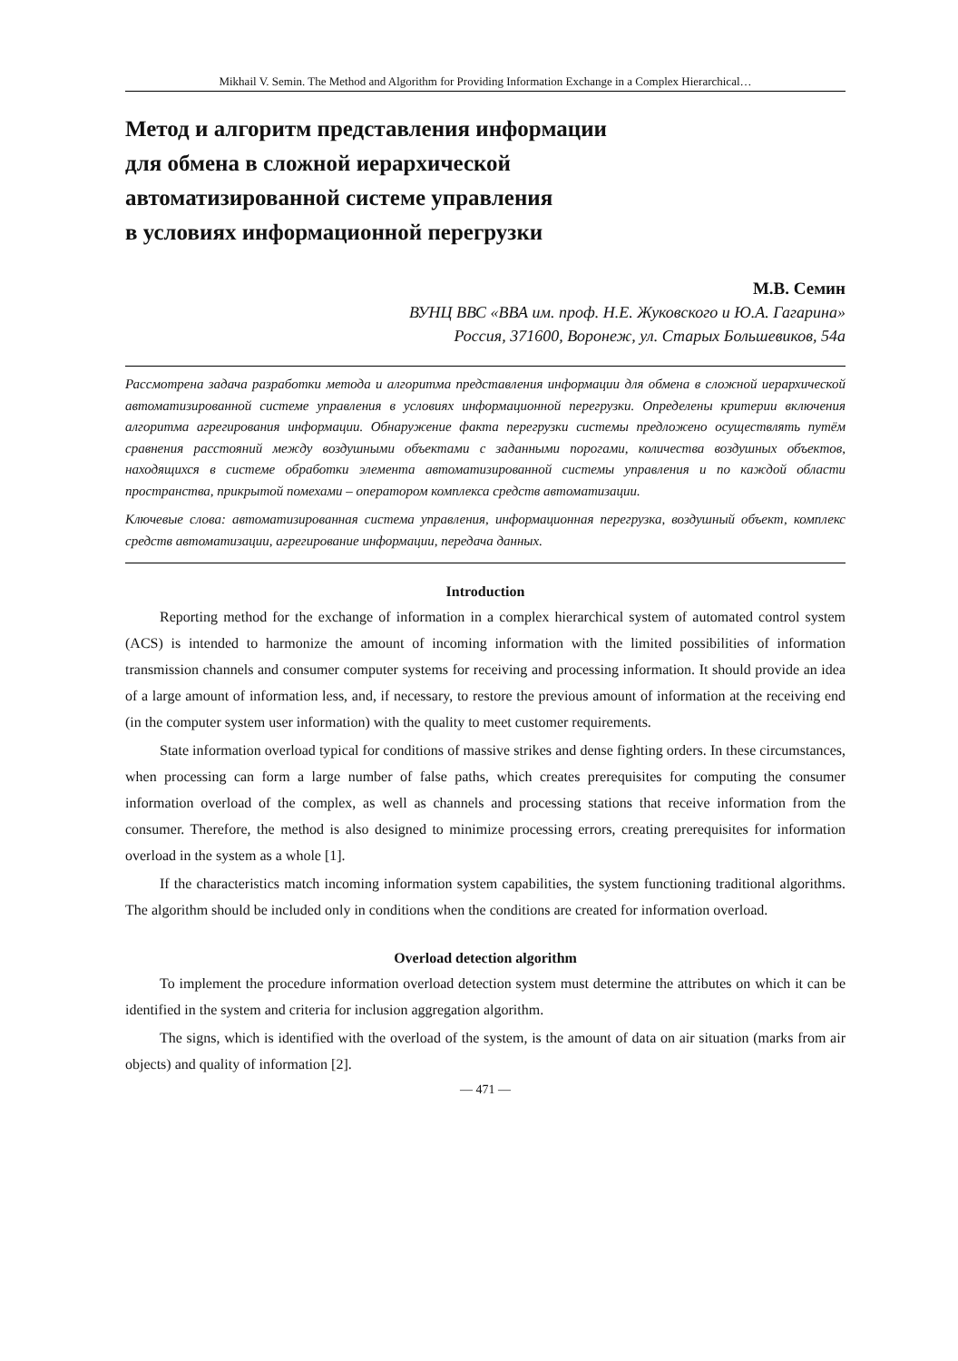Mikhail V. Semin. The Method and Algorithm for Providing Information Exchange in a Complex Hierarchical…
Метод и алгоритм представления информации
для обмена в сложной иерархической
автоматизированной системе управления
в условиях информационной перегрузки
М.В. Семин
ВУНЦ ВВС «ВВА им. проф. Н.Е. Жуковского и Ю.А. Гагарина»
Россия, 371600, Воронеж, ул. Старых Большевиков, 54а
Рассмотрена задача разработки метода и алгоритма представления информации для обмена в сложной иерархической автоматизированной системе управления в условиях информационной перегрузки. Определены критерии включения алгоритма агрегирования информации. Обнаружение факта перегрузки системы предложено осуществлять путём сравнения расстояний между воздушными объектами с заданными порогами, количества воздушных объектов, находящихся в системе обработки элемента автоматизированной системы управления и по каждой области пространства, прикрытой помехами – оператором комплекса средств автоматизации.
Ключевые слова: автоматизированная система управления, информационная перегрузка, воздушный объект, комплекс средств автоматизации, агрегирование информации, передача данных.
Introduction
Reporting method for the exchange of information in a complex hierarchical system of automated control system (ACS) is intended to harmonize the amount of incoming information with the limited possibilities of information transmission channels and consumer computer systems for receiving and processing information. It should provide an idea of a large amount of information less, and, if necessary, to restore the previous amount of information at the receiving end (in the computer system user information) with the quality to meet customer requirements.
State information overload typical for conditions of massive strikes and dense fighting orders. In these circumstances, when processing can form a large number of false paths, which creates prerequisites for computing the consumer information overload of the complex, as well as channels and processing stations that receive information from the consumer. Therefore, the method is also designed to minimize processing errors, creating prerequisites for information overload in the system as a whole [1].
If the characteristics match incoming information system capabilities, the system functioning traditional algorithms. The algorithm should be included only in conditions when the conditions are created for information overload.
Overload detection algorithm
To implement the procedure information overload detection system must determine the attributes on which it can be identified in the system and criteria for inclusion aggregation algorithm.
The signs, which is identified with the overload of the system, is the amount of data on air situation (marks from air objects) and quality of information [2].
— 471 —